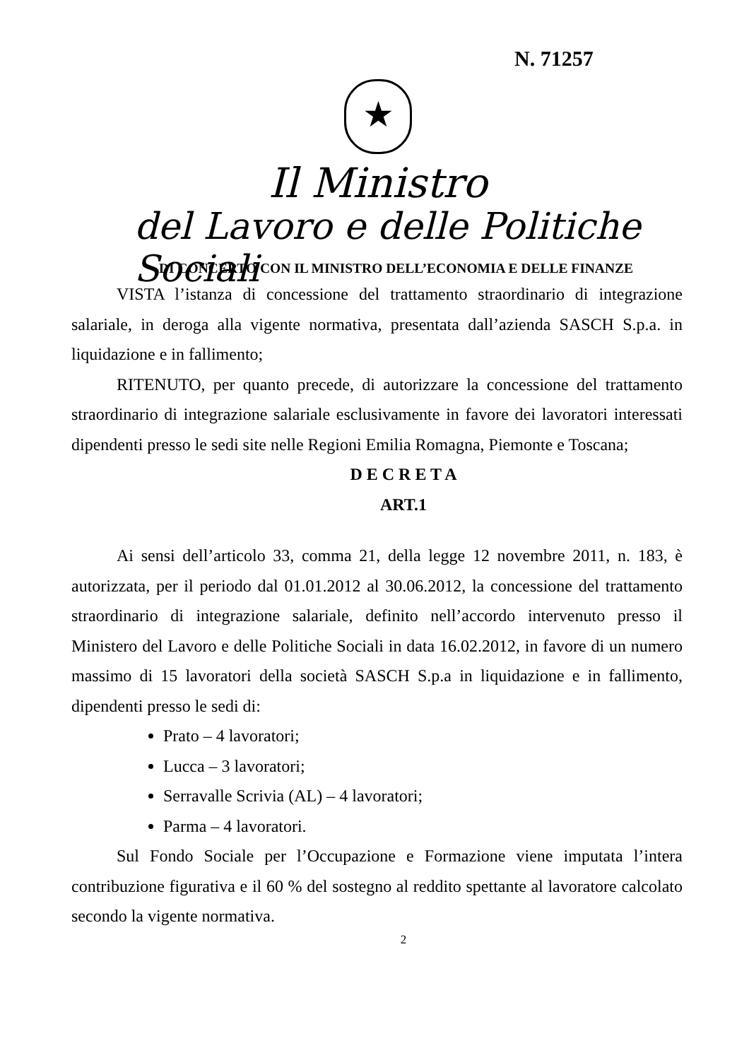N. 71257
★
Il Ministro
del Lavoro e delle Politiche Sociali
DI CONCERTO CON IL MINISTRO DELL’ECONOMIA E DELLE FINANZE
VISTA l’istanza di concessione del trattamento straordinario di integrazione salariale, in deroga alla vigente normativa, presentata dall’azienda SASCH S.p.a. in liquidazione e in fallimento;
RITENUTO, per quanto precede, di autorizzare la concessione del trattamento straordinario di integrazione salariale esclusivamente in favore dei lavoratori interessati dipendenti presso le sedi site nelle Regioni Emilia Romagna, Piemonte e Toscana;
D E C R E T A
ART.1
Ai sensi dell’articolo 33, comma 21, della legge 12 novembre 2011, n. 183, è autorizzata, per il periodo dal 01.01.2012 al 30.06.2012, la concessione del trattamento straordinario di integrazione salariale, definito nell’accordo intervenuto presso il Ministero del Lavoro e delle Politiche Sociali in data 16.02.2012, in favore di un numero massimo di 15 lavoratori della società SASCH S.p.a in liquidazione e in fallimento, dipendenti presso le sedi di:
Prato – 4 lavoratori;
Lucca – 3 lavoratori;
Serravalle Scrivia (AL) – 4 lavoratori;
Parma – 4 lavoratori.
Sul Fondo Sociale per l’Occupazione e Formazione viene imputata l’intera contribuzione figurativa e il 60 % del sostegno al reddito spettante al lavoratore calcolato secondo la vigente normativa.
2